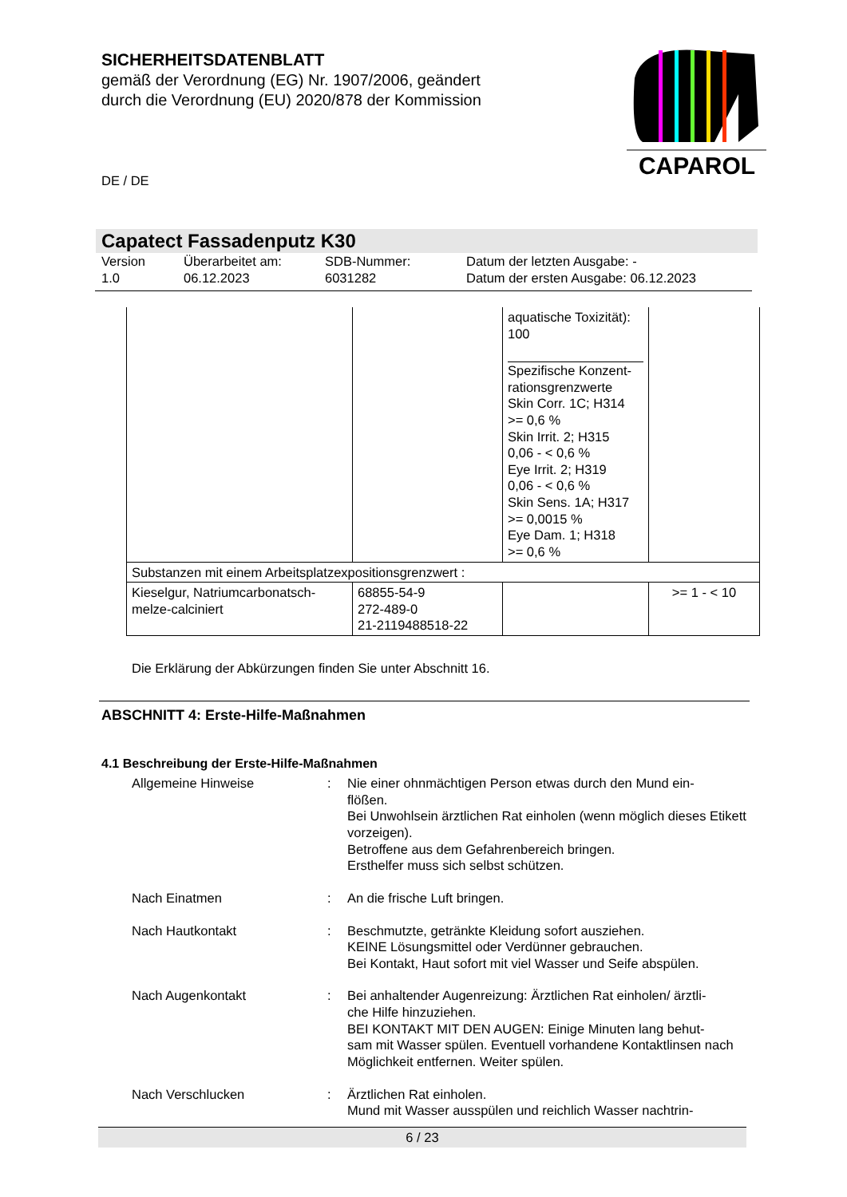SICHERHEITSDATENBLATT
gemäß der Verordnung (EG) Nr. 1907/2006, geändert
durch die Verordnung (EU) 2020/878 der Kommission
CAPAROL
DE / DE
Capatect Fassadenputz K30
Version
1.0
Überarbeitet am:
06.12.2023
SDB-Nummer:
6031282
Datum der letzten Ausgabe: -
Datum der ersten Ausgabe: 06.12.2023
| | | aquatische Toxizität): 100 Spezifische Konzent- rationsgrenzwerte Skin Corr. 1C; H314 >= 0,6 % Skin Irrit. 2; H315 0,06 - < 0,6 % Eye Irrit. 2; H319 0,06 - < 0,6 % Skin Sens. 1A; H317 >= 0,0015 % Eye Dam. 1; H318 >= 0,6 % | |
| Substanzen mit einem Arbeitsplatzexpositionsgrenzwert : | | | |
| Kieselgur, Natriumcarbonatsch- melze-calciniert | 68855-54-9 272-489-0 21-2119488518-22 | | >= 1 - < 10 |
Die Erklärung der Abkürzungen finden Sie unter Abschnitt 16.
ABSCHNITT 4: Erste-Hilfe-Maßnahmen
4.1 Beschreibung der Erste-Hilfe-Maßnahmen
Allgemeine Hinweise
:
Nie einer ohnmächtigen Person etwas durch den Mund ein-
flößen.
Bei Unwohlsein ärztlichen Rat einholen (wenn möglich dieses Etikett vorzeigen).
Betroffene aus dem Gefahrenbereich bringen.
Ersthelfer muss sich selbst schützen.
Nach Einatmen
:
An die frische Luft bringen.
Nach Hautkontakt
:
Beschmutzte, getränkte Kleidung sofort ausziehen.
KEINE Lösungsmittel oder Verdünner gebrauchen.
Bei Kontakt, Haut sofort mit viel Wasser und Seife abspülen.
Nach Augenkontakt
:
Bei anhaltender Augenreizung: Ärztlichen Rat einholen/ ärztli-
che Hilfe hinzuziehen.
BEI KONTAKT MIT DEN AUGEN: Einige Minuten lang behut-
sam mit Wasser spülen. Eventuell vorhandene Kontaktlinsen nach Möglichkeit entfernen. Weiter spülen.
Nach Verschlucken
:
Ärztlichen Rat einholen.
Mund mit Wasser ausspülen und reichlich Wasser nachtrin-
6 / 23